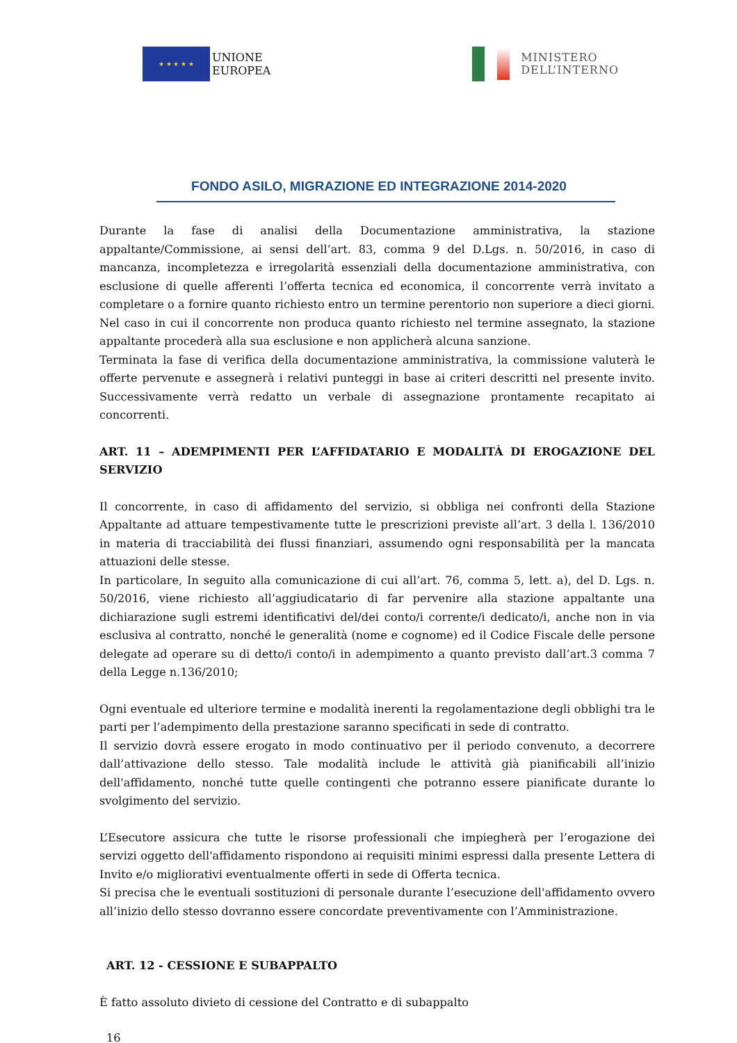★ ★ ★ ★ ★
UNIONE
EUROPEA
MINISTERO
DELL’INTERNO
FONDO ASILO, MIGRAZIONE ED INTEGRAZIONE 2014-2020
Durante la fase di analisi della Documentazione amministrativa, la stazione appaltante/Commissione, ai sensi dell’art. 83, comma 9 del D.Lgs. n. 50/2016, in caso di mancanza, incompletezza e irregolarità essenziali della documentazione amministrativa, con esclusione di quelle afferenti l’offerta tecnica ed economica, il concorrente verrà invitato a completare o a fornire quanto richiesto entro un termine perentorio non superiore a dieci giorni. Nel caso in cui il concorrente non produca quanto richiesto nel termine assegnato, la stazione appaltante procederà alla sua esclusione e non applicherà alcuna sanzione.
Terminata la fase di verifica della documentazione amministrativa, la commissione valuterà le offerte pervenute e assegnerà i relativi punteggi in base ai criteri descritti nel presente invito. Successivamente verrà redatto un verbale di assegnazione prontamente recapitato ai concorrenti.
ART. 11 – ADEMPIMENTI PER L’AFFIDATARIO E MODALITÀ DI EROGAZIONE DEL SERVIZIO
Il concorrente, in caso di affidamento del servizio, si obbliga nei confronti della Stazione Appaltante ad attuare tempestivamente tutte le prescrizioni previste all’art. 3 della l. 136/2010 in materia di tracciabilità dei flussi finanziari, assumendo ogni responsabilità per la mancata attuazioni delle stesse.
In particolare, In seguito alla comunicazione di cui all’art. 76, comma 5, lett. a), del D. Lgs. n. 50/2016, viene richiesto all’aggiudicatario di far pervenire alla stazione appaltante una dichiarazione sugli estremi identificativi del/dei conto/i corrente/i dedicato/i, anche non in via esclusiva al contratto, nonché le generalità (nome e cognome) ed il Codice Fiscale delle persone delegate ad operare su di detto/i conto/i in adempimento a quanto previsto dall’art.3 comma 7 della Legge n.136/2010;
Ogni eventuale ed ulteriore termine e modalità inerenti la regolamentazione degli obblighi tra le parti per l’adempimento della prestazione saranno specificati in sede di contratto.
Il servizio dovrà essere erogato in modo continuativo per il periodo convenuto, a decorrere dall’attivazione dello stesso. Tale modalità include le attività già pianificabili all’inizio dell'affidamento, nonché tutte quelle contingenti che potranno essere pianificate durante lo svolgimento del servizio.
L’Esecutore assicura che tutte le risorse professionali che impiegherà per l’erogazione dei servizi oggetto dell'affidamento rispondono ai requisiti minimi espressi dalla presente Lettera di Invito e/o migliorativi eventualmente offerti in sede di Offerta tecnica.
Si precisa che le eventuali sostituzioni di personale durante l’esecuzione dell'affidamento ovvero all’inizio dello stesso dovranno essere concordate preventivamente con l’Amministrazione.
ART. 12 - CESSIONE E SUBAPPALTO
È fatto assoluto divieto di cessione del Contratto e di subappalto
16